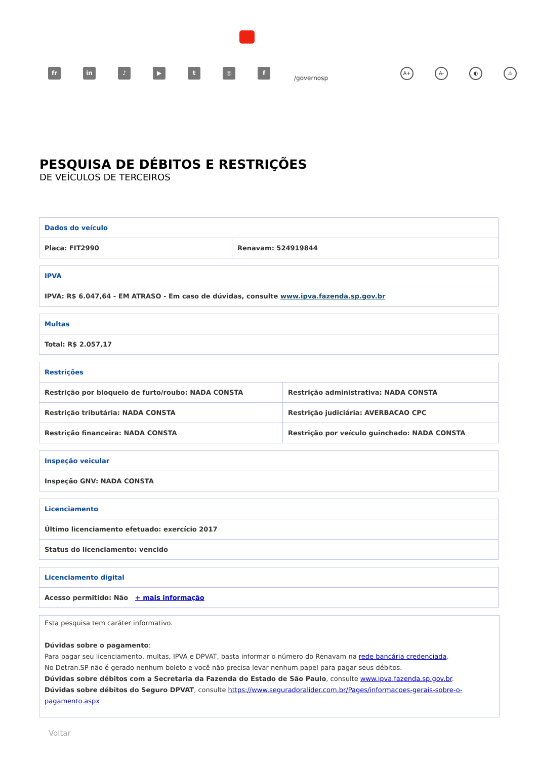fr in ♪ ▶ t ◎ f
/governosp
A+ A- ◐ ⚠
PESQUISA DE DÉBITOS E RESTRIÇÕES
DE VEÍCULOS DE TERCEIROS
| Dados do veículo | |
| --- | --- |
| Placa: FIT2990 | Renavam: 524919844 |
| IPVA |
| --- |
| IPVA: R$ 6.047,64 - EM ATRASO - Em caso de dúvidas, consulte www.ipva.fazenda.sp.gov.br |
| Multas |
| --- |
| Total: R$ 2.057,17 |
| Restrições | |
| --- | --- |
| Restrição por bloqueio de furto/roubo: NADA CONSTA | Restrição administrativa: NADA CONSTA |
| Restrição tributária: NADA CONSTA | Restrição judiciária: AVERBACAO CPC |
| Restrição financeira: NADA CONSTA | Restrição por veículo guinchado: NADA CONSTA |
| Inspeção veicular |
| --- |
| Inspeção GNV: NADA CONSTA |
| Licenciamento |
| --- |
| Último licenciamento efetuado: exercício 2017 |
| Status do licenciamento: vencido |
| Licenciamento digital |
| --- |
| Acesso permitido: Não + mais informação |
Esta pesquisa tem caráter informativo.
Dúvidas sobre o pagamento:
Para pagar seu licenciamento, multas, IPVA e DPVAT, basta informar o número do Renavam na rede bancária credenciada.
No Detran.SP não é gerado nenhum boleto e você não precisa levar nenhum papel para pagar seus débitos.
Dúvidas sobre débitos com a Secretaria da Fazenda do Estado de São Paulo, consulte www.ipva.fazenda.sp.gov.br.
Dúvidas sobre débitos do Seguro DPVAT, consulte https://www.seguradoralider.com.br/Pages/informacoes-gerais-sobre-o-pagamento.aspx
Voltar